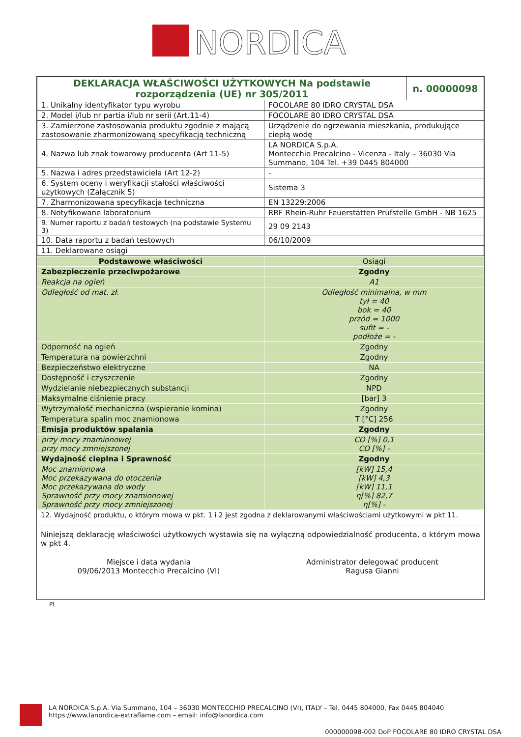NORDICA
| DEKLARACJA WŁAŚCIWOŚCI UŻYTKOWYCH Na podstawie rozporządzenia (UE) nr 305/2011 | | n. 00000098 |
| 1. Unikalny identyfikator typu wyrobu | FOCOLARE 80 IDRO CRYSTAL DSA | |
| 2. Model i/lub nr partia i/lub nr serii (Art.11-4) | FOCOLARE 80 IDRO CRYSTAL DSA | |
| 3. Zamierzone zastosowania produktu zgodnie z mającą zastosowanie zharmonizowaną specyfikacją techniczną | Urządzenie do ogrzewania mieszkania, produkujące ciepłą wodę | |
| 4. Nazwa lub znak towarowy producenta (Art 11-5) | LA NORDICA S.p.A. Montecchio Precalcino - Vicenza - Italy – 36030 Via Summano, 104 Tel. +39 0445 804000 | |
| 5. Nazwa i adres przedstawiciela (Art 12-2) | - | |
| 6. System oceny i weryfikacji stałości właściwości użytkowych (Załącznik 5) | Sistema 3 | |
| 7. Zharmonizowana specyfikacja techniczna | EN 13229:2006 | |
| 8. Notyfikowane laboratorium | RRF Rhein-Ruhr Feuerstätten Prüfstelle GmbH - NB 1625 | |
| 9. Numer raportu z badań testowych (na podstawie Systemu 3) | 29 09 2143 | |
| 10. Data raportu z badań testowych | 06/10/2009 | |
| 11. Deklarowane osiągi | | |
| Podstawowe właściwości | Osiągi |
| Zabezpieczenie przeciwpożarowe | Zgodny |
| Reakcja na ogień | A1 |
| Odległość od mat. zł. | Odległość minimalna, w mm tył = 40 bok = 40 przód = 1000 sufit = - podłoże = - |
| Odporność na ogień | Zgodny |
| Temperatura na powierzchni | Zgodny |
| Bezpieczeństwo elektryczne | NA |
| Dostępność i czyszczenie | Zgodny |
| Wydzielanie niebezpiecznych substancji | NPD |
| Maksymalne ciśnienie pracy | [bar] 3 |
| Wytrzymałość mechaniczna (wspieranie komina) | Zgodny |
| Temperatura spalin moc znamionowa | T [°C] 256 |
| Emisja produktów spalania | Zgodny |
| przy mocy znamionowej przy mocy zmniejszonej | CO [%] 0,1 CO [%] - |
| Wydajność cieplna i Sprawność | Zgodny |
| Moc znamionowa Moc przekazywana do otoczenia Moc przekazywana do wody Sprawność przy mocy znamionowej Sprawność przy mocy zmniejszonej | [kW] 15,4 [kW] 4,3 [kW] 11,1 η[%] 82,7 η[%] - |
12. Wydajność produktu, o którym mowa w pkt. 1 i 2 jest zgodna z deklarowanymi właściwościami użytkowymi w pkt 11.
Niniejszą deklarację właściwości użytkowych wystawia się na wyłączną odpowiedzialność producenta, o którym mowa w pkt 4.
Miejsce i data wydania
09/06/2013 Montecchio Precalcino (VI)
Administrator delegować producent
Ragusa Gianni
PL
LA NORDICA S.p.A. Via Summano, 104 – 36030 MONTECCHIO PRECALCINO (VI), ITALY – Tel. 0445 804000, Fax 0445 804040
https://www.lanordica-extraflame.com – email: info@lanordica.com
000000098-002 DoP FOCOLARE 80 IDRO CRYSTAL DSA